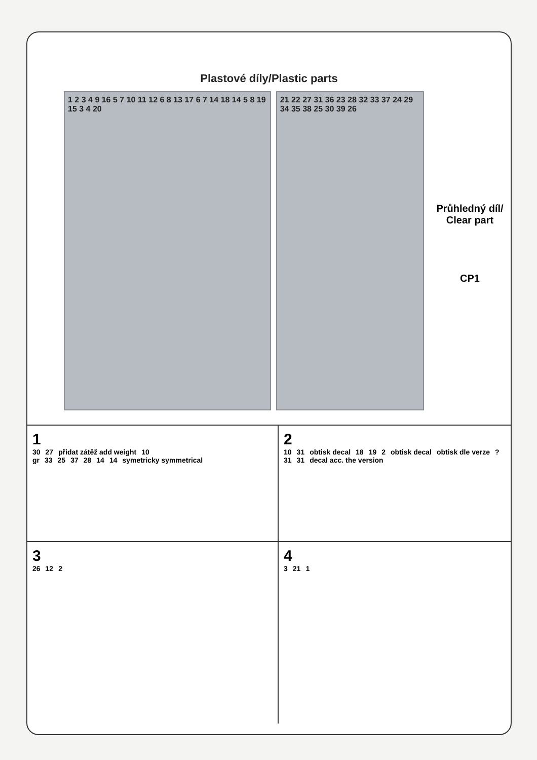Plastové díly/Plastic parts
1 2 3 4 9 16 5 7 10 11 12 6 8 13 17 6 7 14 18 14 5 8 19 15 3 4 20
21 22 27 31 36 23 28 32 33 37 24 29 34 35 38 25 30 39 26
Průhledný díl/
Clear part
CP1
1
30 27 přidat zátěž add weight 10 gr 33 25 37 28 14 14 symetricky symmetrical
2
10 31 obtisk decal 18 19 2 obtisk decal obtisk dle verze? 31 31 decal acc. the version
3
26 12 2
4
3 21 1